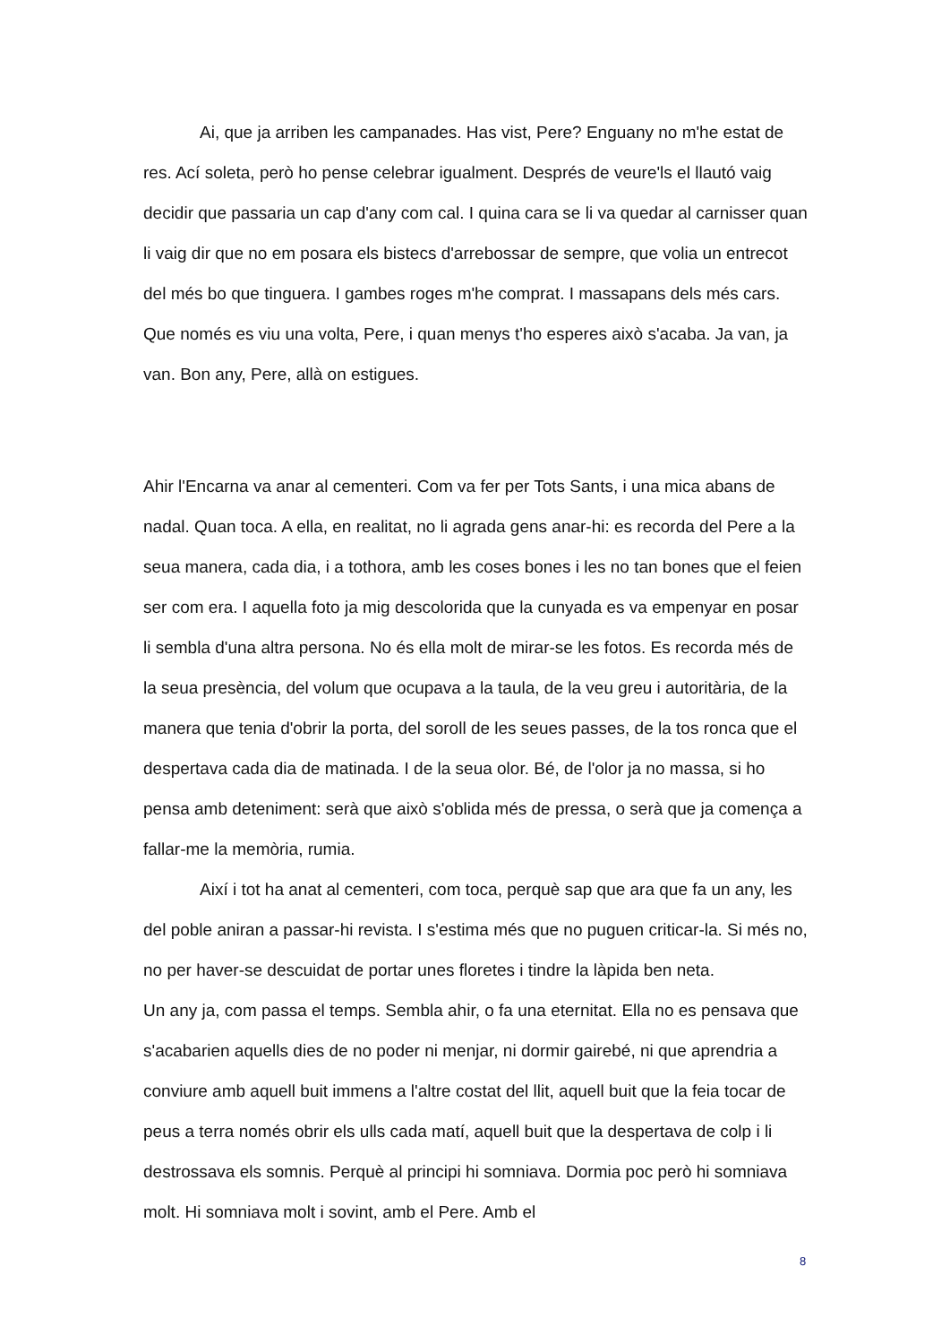Ai, que ja arriben les campanades. Has vist, Pere? Enguany no m'he estat de res. Ací soleta, però ho pense celebrar igualment. Després de veure'ls el llautó vaig decidir que passaria un cap d'any com cal. I quina cara se li va quedar al carnisser quan li vaig dir que no em posara els bistecs d'arrebossar de sempre, que volia un entrecot del més bo que tinguera. I gambes roges m'he comprat. I massapans dels més cars. Que només es viu una volta, Pere, i quan menys t'ho esperes això s'acaba. Ja van, ja van. Bon any, Pere, allà on estigues.
Ahir l'Encarna va anar al cementeri. Com va fer per Tots Sants, i una mica abans de nadal. Quan toca. A ella, en realitat, no li agrada gens anar-hi: es recorda del Pere a la seua manera, cada dia, i a tothora, amb les coses bones i les no tan bones que el feien ser com era. I aquella foto ja mig descolorida que la cunyada es va empenyar en posar li sembla d'una altra persona. No és ella molt de mirar-se les fotos. Es recorda més de la seua presència, del volum que ocupava a la taula, de la veu greu i autoritària, de la manera que tenia d'obrir la porta, del soroll de les seues passes, de la tos ronca que el despertava cada dia de matinada. I de la seua olor. Bé, de l'olor ja no massa, si ho pensa amb deteniment: serà que això s'oblida més de pressa, o serà que ja comença a fallar-me la memòria, rumia.
Així i tot ha anat al cementeri, com toca, perquè sap que ara que fa un any, les del poble aniran a passar-hi revista. I s'estima més que no puguen criticar-la. Si més no, no per haver-se descuidat de portar unes floretes i tindre la làpida ben neta.
Un any ja, com passa el temps. Sembla ahir, o fa una eternitat. Ella no es pensava que s'acabarien aquells dies de no poder ni menjar, ni dormir gairebé, ni que aprendria a conviure amb aquell buit immens a l'altre costat del llit, aquell buit que la feia tocar de peus a terra només obrir els ulls cada matí, aquell buit que la despertava de colp i li destrossava els somnis. Perquè al principi hi somniava. Dormia poc però hi somniava molt. Hi somniava molt i sovint, amb el Pere. Amb el
8